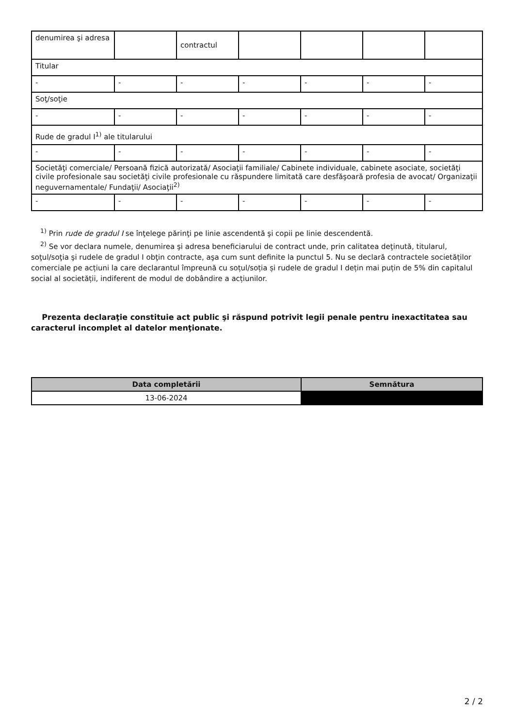| denumirea şi adresa | | contractul | | | | |
| Titular | | | | | | |
| - | - | - | - | - | - | - |
| Soţ/soţie | | | | | | |
| - | - | - | - | - | - | - |
| Rude de gradul I<sup>1)</sup> ale titularului | | | | | | |
| - | - | - | - | - | - | - |
| Societăţi comerciale/ Persoană fizică autorizată/ Asociaţii familiale/ Cabinete individuale, cabinete asociate, societăţi civile profesionale sau societăţi civile profesionale cu răspundere limitată care desfăşoară profesia de avocat/ Organizaţii neguvernamentale/ Fundaţii/ Asociaţii<sup>2)</sup> | | | | | | |
| - | - | - | - | - | - | - |
<sup>1)</sup> Prin rude de gradul I se înţelege părinţi pe linie ascendentă şi copii pe linie descendentă.
<sup>2)</sup> Se vor declara numele, denumirea şi adresa beneficiarului de contract unde, prin calitatea deţinută, titularul, soţul/soţia şi rudele de gradul I obţin contracte, aşa cum sunt definite la punctul 5. Nu se declară contractele societăților comerciale pe acțiuni la care declarantul împreună cu soțul/soția și rudele de gradul I dețin mai puțin de 5% din capitalul social al societății, indiferent de modul de dobândire a acțiunilor.
Prezenta declaraţie constituie act public şi răspund potrivit legii penale pentru inexactitatea sau caracterul incomplet al datelor menţionate.
| Data completării | Semnătura |
| --- | --- |
| 13-06-2024 | |
2 / 2